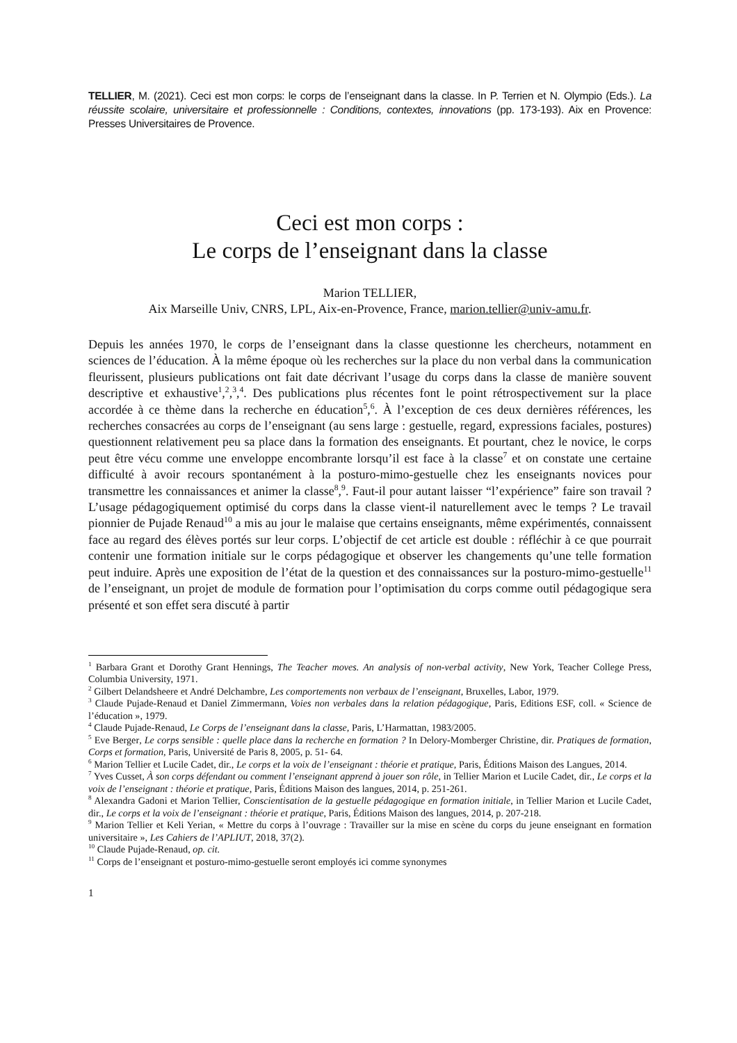TELLIER, M. (2021). Ceci est mon corps: le corps de l’enseignant dans la classe. In P. Terrien et N. Olympio (Eds.). La réussite scolaire, universitaire et professionnelle : Conditions, contextes, innovations (pp. 173-193). Aix en Provence: Presses Universitaires de Provence.
Ceci est mon corps :
Le corps de l’enseignant dans la classe
Marion TELLIER,
Aix Marseille Univ, CNRS, LPL, Aix-en-Provence, France, marion.tellier@univ-amu.fr.
Depuis les années 1970, le corps de l’enseignant dans la classe questionne les chercheurs, notamment en sciences de l’éducation. À la même époque où les recherches sur la place du non verbal dans la communication fleurissent, plusieurs publications ont fait date décrivant l’usage du corps dans la classe de manière souvent descriptive et exhaustive<sup>1</sup>,<sup>2</sup>,<sup>3</sup>,<sup>4</sup>. Des publications plus récentes font le point rétrospectivement sur la place accordée à ce thème dans la recherche en éducation<sup>5</sup>,<sup>6</sup>. À l’exception de ces deux dernières références, les recherches consacrées au corps de l’enseignant (au sens large : gestuelle, regard, expressions faciales, postures) questionnent relativement peu sa place dans la formation des enseignants. Et pourtant, chez le novice, le corps peut être vécu comme une enveloppe encombrante lorsqu’il est face à la classe<sup>7</sup> et on constate une certaine difficulté à avoir recours spontanément à la posturo-mimo-gestuelle chez les enseignants novices pour transmettre les connaissances et animer la classe<sup>8</sup>,<sup>9</sup>. Faut-il pour autant laisser “l’expérience” faire son travail ? L’usage pédagogiquement optimisé du corps dans la classe vient-il naturellement avec le temps ? Le travail pionnier de Pujade Renaud<sup>10</sup> a mis au jour le malaise que certains enseignants, même expérimentés, connaissent face au regard des élèves portés sur leur corps. L’objectif de cet article est double : réfléchir à ce que pourrait contenir une formation initiale sur le corps pédagogique et observer les changements qu’une telle formation peut induire. Après une exposition de l’état de la question et des connaissances sur la posturo-mimo-gestuelle<sup>11</sup> de l’enseignant, un projet de module de formation pour l’optimisation du corps comme outil pédagogique sera présenté et son effet sera discuté à partir
<sup>1</sup> Barbara Grant et Dorothy Grant Hennings, The Teacher moves. An analysis of non-verbal activity, New York, Teacher College Press, Columbia University, 1971.
<sup>2</sup> Gilbert Delandsheere et André Delchambre, Les comportements non verbaux de l’enseignant, Bruxelles, Labor, 1979.
<sup>3</sup> Claude Pujade-Renaud et Daniel Zimmermann, Voies non verbales dans la relation pédagogique, Paris, Editions ESF, coll. « Science de l’éducation », 1979.
<sup>4</sup> Claude Pujade-Renaud, Le Corps de l’enseignant dans la classe, Paris, L’Harmattan, 1983/2005.
<sup>5</sup> Eve Berger, Le corps sensible : quelle place dans la recherche en formation ? In Delory-Momberger Christine, dir. Pratiques de formation, Corps et formation, Paris, Université de Paris 8, 2005, p. 51- 64.
<sup>6</sup> Marion Tellier et Lucile Cadet, dir., Le corps et la voix de l’enseignant : théorie et pratique, Paris, Éditions Maison des Langues, 2014.
<sup>7</sup> Yves Cusset, À son corps défendant ou comment l’enseignant apprend à jouer son rôle, in Tellier Marion et Lucile Cadet, dir., Le corps et la voix de l’enseignant : théorie et pratique, Paris, Éditions Maison des langues, 2014, p. 251-261.
<sup>8</sup> Alexandra Gadoni et Marion Tellier, Conscientisation de la gestuelle pédagogique en formation initiale, in Tellier Marion et Lucile Cadet, dir., Le corps et la voix de l’enseignant : théorie et pratique, Paris, Éditions Maison des langues, 2014, p. 207-218.
<sup>9</sup> Marion Tellier et Keli Yerian, « Mettre du corps à l’ouvrage : Travailler sur la mise en scène du corps du jeune enseignant en formation universitaire », Les Cahiers de l’APLIUT, 2018, 37(2).
<sup>10</sup> Claude Pujade-Renaud, op. cit.
<sup>11</sup> Corps de l’enseignant et posturo-mimo-gestuelle seront employés ici comme synonymes
1